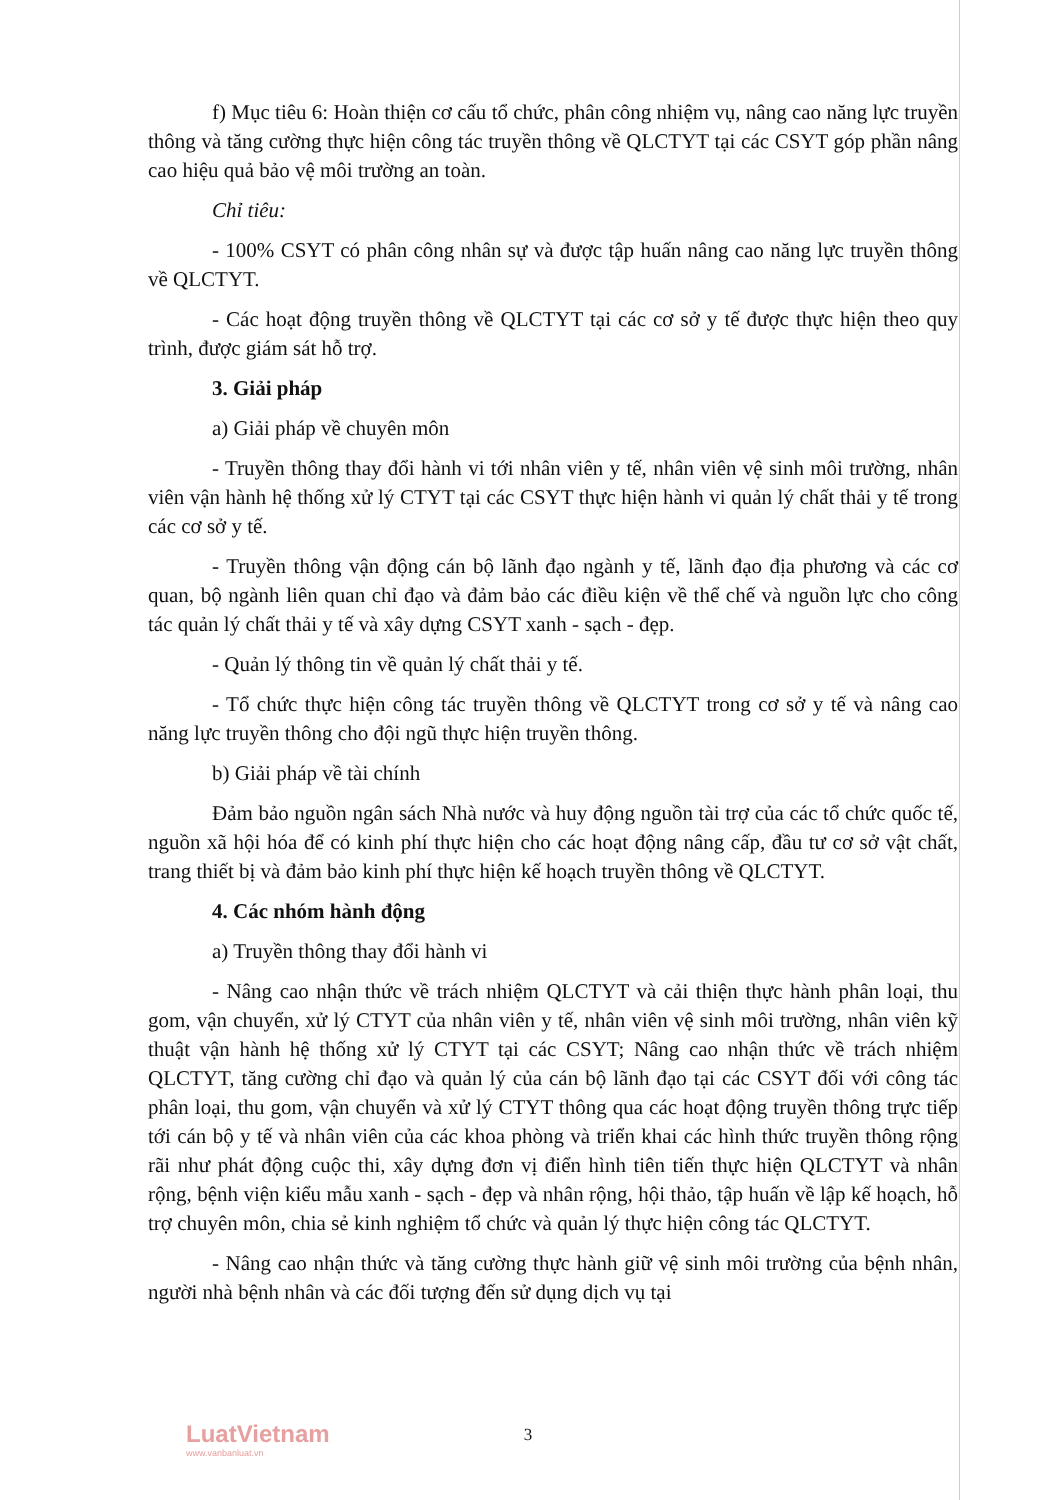f) Mục tiêu 6: Hoàn thiện cơ cấu tổ chức, phân công nhiệm vụ, nâng cao năng lực truyền thông và tăng cường thực hiện công tác truyền thông về QLCTYT tại các CSYT góp phần nâng cao hiệu quả bảo vệ môi trường an toàn.
Chỉ tiêu:
- 100% CSYT có phân công nhân sự và được tập huấn nâng cao năng lực truyền thông về QLCTYT.
- Các hoạt động truyền thông về QLCTYT tại các cơ sở y tế được thực hiện theo quy trình, được giám sát hỗ trợ.
3. Giải pháp
a) Giải pháp về chuyên môn
- Truyền thông thay đổi hành vi tới nhân viên y tế, nhân viên vệ sinh môi trường, nhân viên vận hành hệ thống xử lý CTYT tại các CSYT thực hiện hành vi quản lý chất thải y tế trong các cơ sở y tế.
- Truyền thông vận động cán bộ lãnh đạo ngành y tế, lãnh đạo địa phương và các cơ quan, bộ ngành liên quan chỉ đạo và đảm bảo các điều kiện về thể chế và nguồn lực cho công tác quản lý chất thải y tế và xây dựng CSYT xanh - sạch - đẹp.
- Quản lý thông tin về quản lý chất thải y tế.
- Tổ chức thực hiện công tác truyền thông về QLCTYT trong cơ sở y tế và nâng cao năng lực truyền thông cho đội ngũ thực hiện truyền thông.
b) Giải pháp về tài chính
Đảm bảo nguồn ngân sách Nhà nước và huy động nguồn tài trợ của các tổ chức quốc tế, nguồn xã hội hóa để có kinh phí thực hiện cho các hoạt động nâng cấp, đầu tư cơ sở vật chất, trang thiết bị và đảm bảo kinh phí thực hiện kế hoạch truyền thông về QLCTYT.
4. Các nhóm hành động
a) Truyền thông thay đổi hành vi
- Nâng cao nhận thức về trách nhiệm QLCTYT và cải thiện thực hành phân loại, thu gom, vận chuyển, xử lý CTYT của nhân viên y tế, nhân viên vệ sinh môi trường, nhân viên kỹ thuật vận hành hệ thống xử lý CTYT tại các CSYT; Nâng cao nhận thức về trách nhiệm QLCTYT, tăng cường chỉ đạo và quản lý của cán bộ lãnh đạo tại các CSYT đối với công tác phân loại, thu gom, vận chuyển và xử lý CTYT thông qua các hoạt động truyền thông trực tiếp tới cán bộ y tế và nhân viên của các khoa phòng và triển khai các hình thức truyền thông rộng rãi như phát động cuộc thi, xây dựng đơn vị điển hình tiên tiến thực hiện QLCTYT và nhân rộng, bệnh viện kiểu mẫu xanh - sạch - đẹp và nhân rộng, hội thảo, tập huấn về lập kế hoạch, hỗ trợ chuyên môn, chia sẻ kinh nghiệm tổ chức và quản lý thực hiện công tác QLCTYT.
- Nâng cao nhận thức và tăng cường thực hành giữ vệ sinh môi trường của bệnh nhân, người nhà bệnh nhân và các đối tượng đến sử dụng dịch vụ tại
LuatVietnam
www.vanbanluat.vn
3